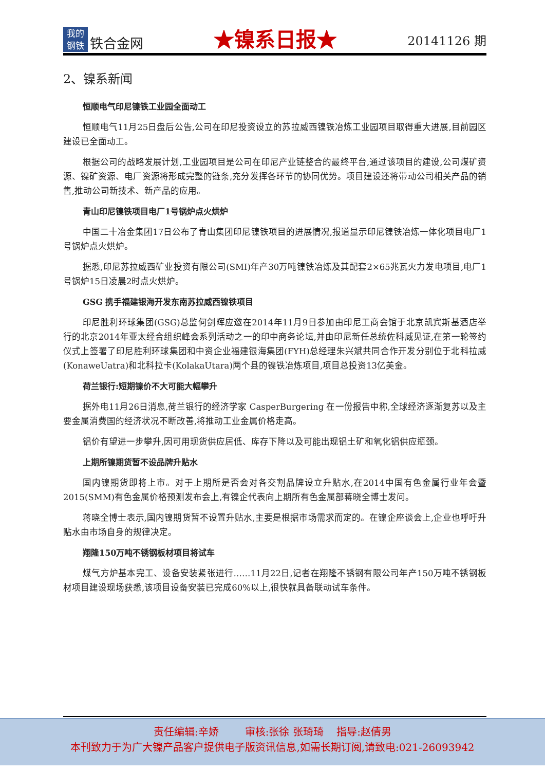我的
钢铁
铁合金网
★镍系日报★
20141126 期
2、镍系新闻
恒顺电气印尼镍铁工业园全面动工
恒顺电气11月25日盘后公告,公司在印尼投资设立的苏拉威西镍铁冶炼工业园项目取得重大进展,目前园区建设已全面动工。
根据公司的战略发展计划,工业园项目是公司在印尼产业链整合的最终平台,通过该项目的建设,公司煤矿资源、镍矿资源、电厂资源将形成完整的链条,充分发挥各环节的协同优势。项目建设还将带动公司相关产品的销售,推动公司新技术、新产品的应用。
青山印尼镍铁项目电厂1号锅炉点火烘炉
中国二十冶金集团17日公布了青山集团印尼镍铁项目的进展情况,报道显示印尼镍铁冶炼一体化项目电厂1号锅炉点火烘炉。
据悉,印尼苏拉威西矿业投资有限公司(SMI)年产30万吨镍铁冶炼及其配套2×65兆瓦火力发电项目,电厂1号锅炉15日凌晨2时点火烘炉。
GSG 携手福建银海开发东南苏拉威西镍铁项目
印尼胜利环球集团(GSG)总监何剑晖应邀在2014年11月9日参加由印尼工商会馆于北京凯宾斯基酒店举行的北京2014年亚太经合组织峰会系列活动之一的印中商务论坛,并由印尼新任总统佐科威见证,在第一轮签约仪式上签署了印尼胜利环球集团和中资企业福建银海集团(FYH)总经理朱兴斌共同合作开发分别位于北科拉威(KonaweUatra)和北科拉卡(KolakaUtara)两个县的镍铁冶炼项目,项目总投资13亿美金。
荷兰银行:短期镍价不大可能大幅攀升
据外电11月26日消息,荷兰银行的经济学家 CasperBurgering 在一份报告中称,全球经济逐渐复苏以及主要金属消费国的经济状况不断改善,将推动工业金属价格走高。
铝价有望进一步攀升,因可用现货供应居低、库存下降以及可能出现铝土矿和氧化铝供应瓶颈。
上期所镍期货暂不设品牌升贴水
国内镍期货即将上市。对于上期所是否会对各交割品牌设立升贴水,在2014中国有色金属行业年会暨2015(SMM)有色金属价格预测发布会上,有镍企代表向上期所有色金属部蒋晓全博士发问。
蒋晓全博士表示,国内镍期货暂不设置升贴水,主要是根据市场需求而定的。在镍企座谈会上,企业也呼吁升贴水由市场自身的规律决定。
翔隆150万吨不锈钢板材项目将试车
煤气方炉基本完工、设备安装紧张进行……11月22日,记者在翔隆不锈钢有限公司年产150万吨不锈钢板材项目建设现场获悉,该项目设备安装已完成60%以上,很快就具备联动试车条件。
责任编辑:辛娇 审核:张徐 张琦琦 指导:赵倩男
本刊致力于为广大镍产品客户提供电子版资讯信息,如需长期订阅,请致电:021-26093942